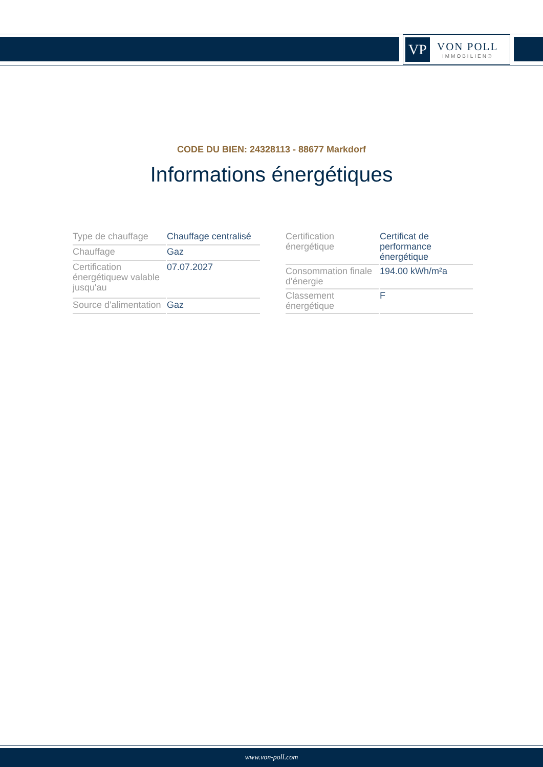VP
VON POLL
IMMOBILIEN®
CODE DU BIEN: 24328113 - 88677 Markdorf
Informations énergétiques
| Type de chauffage | Chauffage centralisé |
| Chauffage | Gaz |
| Certification énergétiquew valable jusqu'au | 07.07.2027 |
| Source d'alimentation | Gaz |
| Certification énergétique | Certificat de performance énergétique |
| Consommation finale d'énergie | 194.00 kWh/m²a |
| Classement énergétique | F |
www.von-poll.com